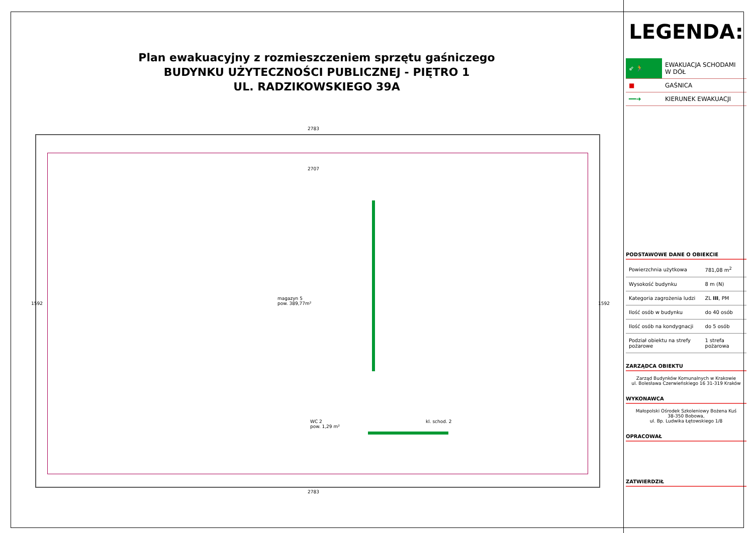Plan ewakuacyjny z rozmieszczeniem sprzętu gaśniczego
BUDYNKU UŻYTECZNOŚCI PUBLICZNEJ - PIĘTRO 1
UL. RADZIKOWSKIEGO 39A
2783
2707
magazyn 5
pow. 389,77m²
WC 2
pow. 1,29 m²
kl. schod. 2
1592 1592
2783
LEGENDA:
| ⇙ 🏃 | EWAKUACJA SCHODAMI W DÓŁ |
| ■ | GAŚNICA |
| ━━➜ | KIERUNEK EWAKUACJI |
PODSTAWOWE DANE O OBIEKCIE
| Powierzchnia użytkowa | 781,08 m<sup>2</sup> |
| Wysokość budynku | 8 m (N) |
| Kategoria zagrożenia ludzi | ZL III , PM |
| Ilość osób w budynku | do 40 osób |
| Ilość osób na kondygnacji | do 5 osób |
| Podział obiektu na strefy pożarowe | 1 strefa pożarowa |
ZARZĄDCA OBIEKTU
Zarząd Budynków Komunalnych w Krakowie
ul. Bolesława Czerwieńskiego 16 31-319 Kraków
WYKONAWCA
Małopolski Ośrodek Szkoleniowy Bożena Kuś
38-350 Bobowa,
ul. Bp. Ludwika Łętowskiego 1/8
OPRACOWAŁ
ZATWIERDZIŁ